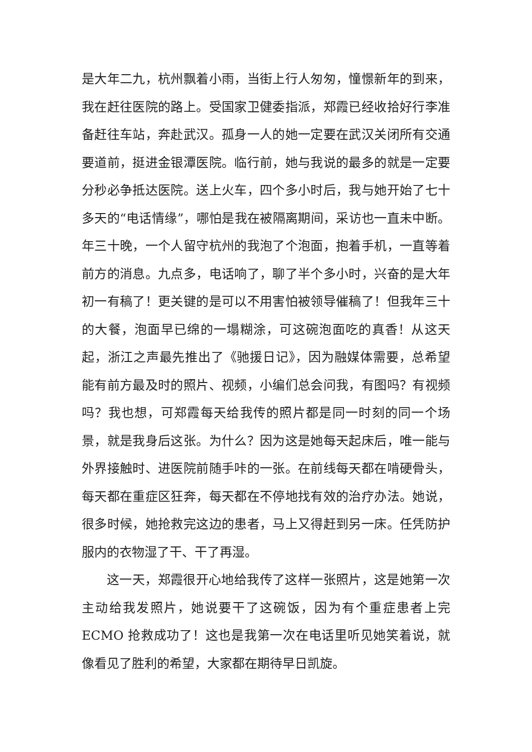是大年二九，杭州飘着小雨，当街上行人匆匆，憧憬新年的到来，我在赶往医院的路上。受国家卫健委指派，郑霞已经收拾好行李准备赶往车站，奔赴武汉。孤身一人的她一定要在武汉关闭所有交通要道前，挺进金银潭医院。临行前，她与我说的最多的就是一定要分秒必争抵达医院。送上火车，四个多小时后，我与她开始了七十多天的“电话情缘”，哪怕是我在被隔离期间，采访也一直未中断。年三十晚，一个人留守杭州的我泡了个泡面，抱着手机，一直等着前方的消息。九点多，电话响了，聊了半个多小时，兴奋的是大年初一有稿了！更关键的是可以不用害怕被领导催稿了！但我年三十的大餐，泡面早已绵的一塌糊涂，可这碗泡面吃的真香！从这天起，浙江之声最先推出了《驰援日记》，因为融媒体需要，总希望能有前方最及时的照片、视频，小编们总会问我，有图吗？有视频吗？我也想，可郑霞每天给我传的照片都是同一时刻的同一个场景，就是我身后这张。为什么？因为这是她每天起床后，唯一能与外界接触时、进医院前随手咔的一张。在前线每天都在啃硬骨头，每天都在重症区狂奔，每天都在不停地找有效的治疗办法。她说，很多时候，她抢救完这边的患者，马上又得赶到另一床。任凭防护服内的衣物湿了干、干了再湿。
这一天，郑霞很开心地给我传了这样一张照片，这是她第一次主动给我发照片，她说要干了这碗饭，因为有个重症患者上完 ECMO 抢救成功了！这也是我第一次在电话里听见她笑着说，就像看见了胜利的希望，大家都在期待早日凯旋。